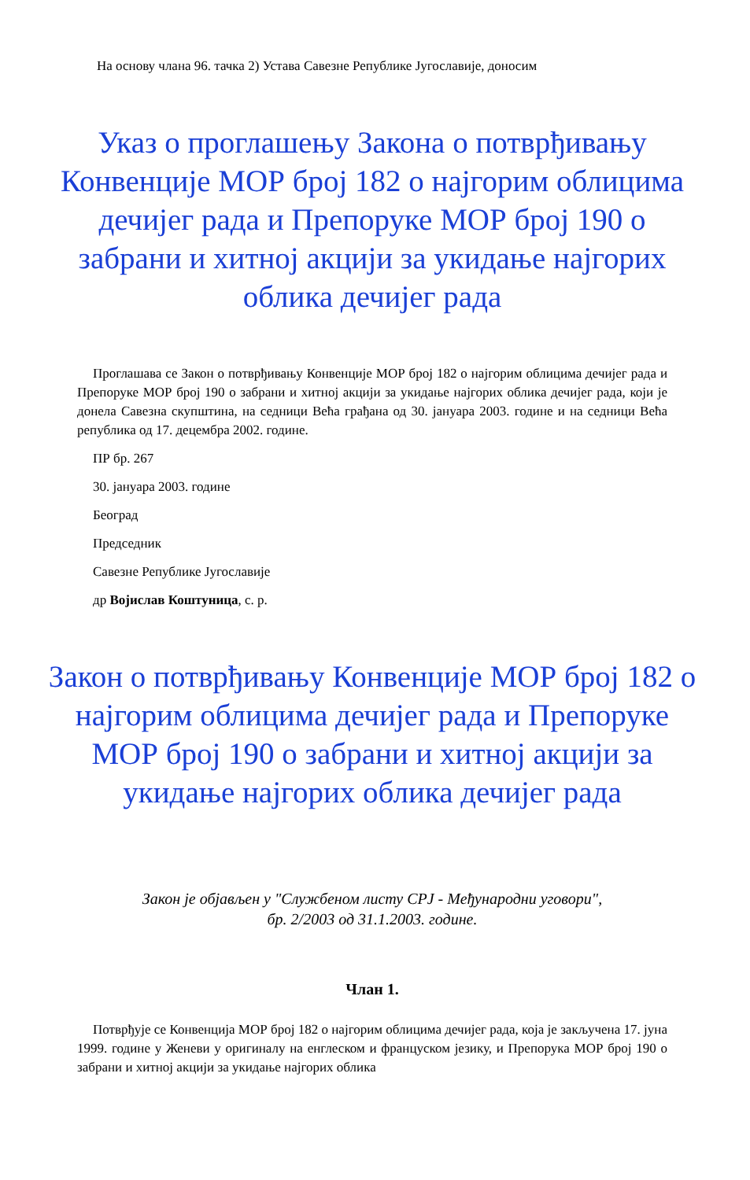На основу члана 96. тачка 2) Устава Савезне Републике Југославије, доносим
Указ о проглашењу Закона о потврђивању Конвенције МОР број 182 о најгорим облицима дечијег рада и Препоруке МОР број 190 о забрани и хитној акцији за укидање најгорих облика дечијег рада
Проглашава се Закон о потврђивању Конвенције МОР број 182 о најгорим облицима дечијег рада и Препоруке МОР број 190 о забрани и хитној акцији за укидање најгорих облика дечијег рада, који је донела Савезна скупштина, на седници Већа грађана од 30. јануара 2003. године и на седници Већа република од 17. децембра 2002. године.
ПР бр. 267
30. јануара 2003. године
Београд
Председник
Савезне Републике Југославије
др Војислав Коштуница, с. р.
Закон о потврђивању Конвенције МОР број 182 о најгорим облицима дечијег рада и Препоруке МОР број 190 о забрани и хитној акцији за укидање најгорих облика дечијег рада
Закон је објављен у "Службеном листу СРЈ - Међународни уговори", бр. 2/2003 од 31.1.2003. године.
Члан 1.
Потврђује се Конвенција МОР број 182 о најгорим облицима дечијег рада, која је закључена 17. јуна 1999. године у Женеви у оригиналу на енглеском и француском језику, и Препорука МОР број 190 о забрани и хитној акцији за укидање најгорих облика